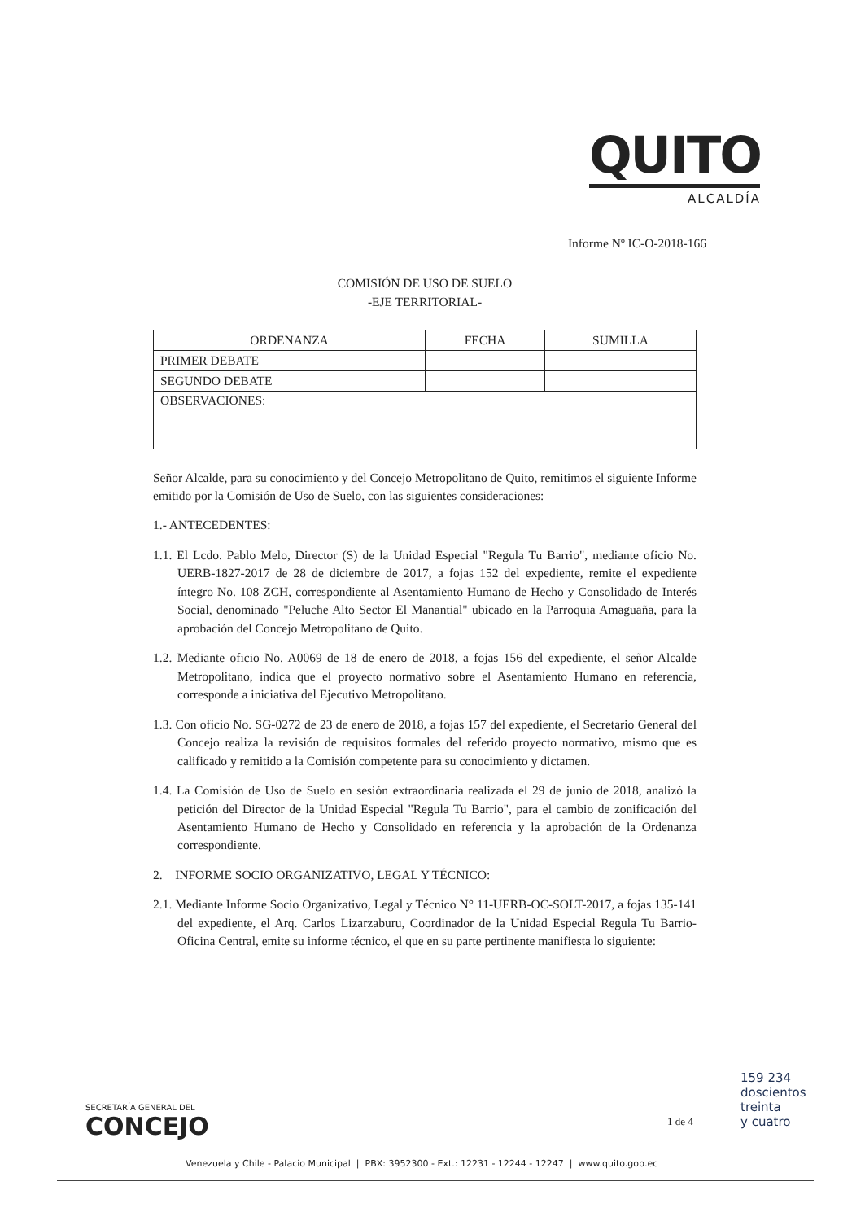QUITO
ALCALDÍA
Informe Nº IC-O-2018-166
COMISIÓN DE USO DE SUELO
-EJE TERRITORIAL-
| ORDENANZA | FECHA | SUMILLA |
| --- | --- | --- |
| PRIMER DEBATE | | |
| SEGUNDO DEBATE | | |
| OBSERVACIONES: | | |
Señor Alcalde, para su conocimiento y del Concejo Metropolitano de Quito, remitimos el siguiente Informe emitido por la Comisión de Uso de Suelo, con las siguientes consideraciones:
1.- ANTECEDENTES:
1.1. El Lcdo. Pablo Melo, Director (S) de la Unidad Especial "Regula Tu Barrio", mediante oficio No. UERB-1827-2017 de 28 de diciembre de 2017, a fojas 152 del expediente, remite el expediente íntegro No. 108 ZCH, correspondiente al Asentamiento Humano de Hecho y Consolidado de Interés Social, denominado "Peluche Alto Sector El Manantial" ubicado en la Parroquia Amaguaña, para la aprobación del Concejo Metropolitano de Quito.
1.2. Mediante oficio No. A0069 de 18 de enero de 2018, a fojas 156 del expediente, el señor Alcalde Metropolitano, indica que el proyecto normativo sobre el Asentamiento Humano en referencia, corresponde a iniciativa del Ejecutivo Metropolitano.
1.3. Con oficio No. SG-0272 de 23 de enero de 2018, a fojas 157 del expediente, el Secretario General del Concejo realiza la revisión de requisitos formales del referido proyecto normativo, mismo que es calificado y remitido a la Comisión competente para su conocimiento y dictamen.
1.4. La Comisión de Uso de Suelo en sesión extraordinaria realizada el 29 de junio de 2018, analizó la petición del Director de la Unidad Especial "Regula Tu Barrio", para el cambio de zonificación del Asentamiento Humano de Hecho y Consolidado en referencia y la aprobación de la Ordenanza correspondiente.
2. INFORME SOCIO ORGANIZATIVO, LEGAL Y TÉCNICO:
2.1. Mediante Informe Socio Organizativo, Legal y Técnico N° 11-UERB-OC-SOLT-2017, a fojas 135-141 del expediente, el Arq. Carlos Lizarzaburu, Coordinador de la Unidad Especial Regula Tu Barrio-Oficina Central, emite su informe técnico, el que en su parte pertinente manifiesta lo siguiente:
SECRETARÍA GENERAL DEL
CONCEJO
1 de 4
159 234
doscientos
treinta
y cuatro
Venezuela y Chile - Palacio Municipal | PBX: 3952300 - Ext.: 12231 - 12244 - 12247 | www.quito.gob.ec